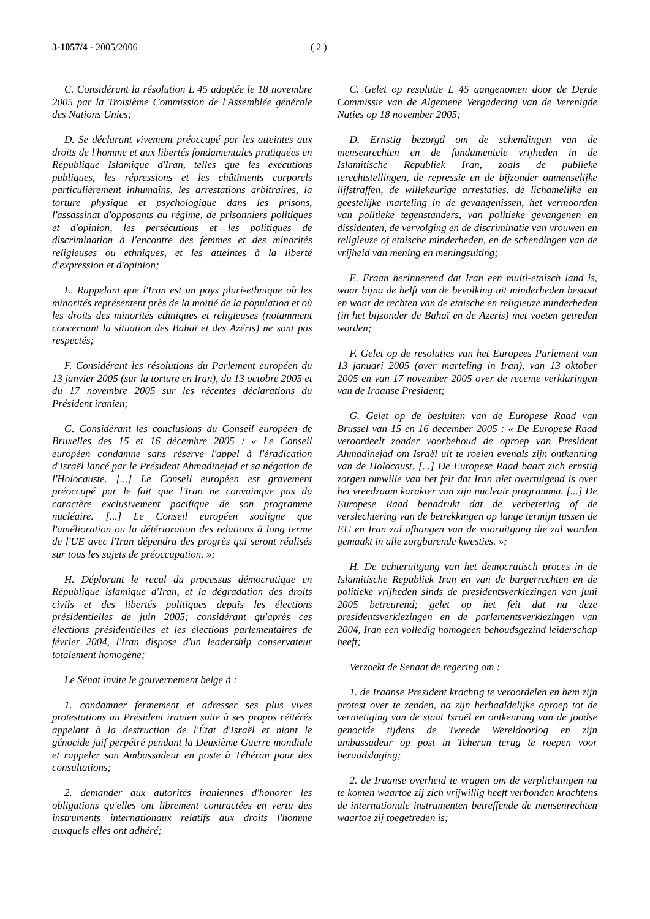3-1057/4 - 2005/2006 ( 2 )
C. Considérant la résolution L 45 adoptée le 18 novembre 2005 par la Troisième Commission de l'Assemblée générale des Nations Unies;
D. Se déclarant vivement préoccupé par les atteintes aux droits de l'homme et aux libertés fondamentales pratiquées en République Islamique d'Iran, telles que les exécutions publiques, les répressions et les châtiments corporels particulièrement inhumains, les arrestations arbitraires, la torture physique et psychologique dans les prisons, l'assassinat d'opposants au régime, de prisonniers politiques et d'opinion, les persécutions et les politiques de discrimination à l'encontre des femmes et des minorités religieuses ou ethniques, et les atteintes à la liberté d'expression et d'opinion;
E. Rappelant que l'Iran est un pays pluri-ethnique où les minorités représentent près de la moitié de la population et où les droits des minorités ethniques et religieuses (notamment concernant la situation des Bahaï et des Azéris) ne sont pas respectés;
F. Considérant les résolutions du Parlement européen du 13 janvier 2005 (sur la torture en Iran), du 13 octobre 2005 et du 17 novembre 2005 sur les récentes déclarations du Président iranien;
G. Considérant les conclusions du Conseil européen de Bruxelles des 15 et 16 décembre 2005 : « Le Conseil européen condamne sans réserve l'appel à l'éradication d'Israël lancé par le Président Ahmadinejad et sa négation de l'Holocauste. [...] Le Conseil européen est gravement préoccupé par le fait que l'Iran ne convainque pas du caractère exclusivement pacifique de son programme nucléaire. [...] Le Conseil européen souligne que l'amélioration ou la détérioration des relations à long terme de l'UE avec l'Iran dépendra des progrès qui seront réalisés sur tous les sujets de préoccupation. »;
H. Déplorant le recul du processus démocratique en République islamique d'Iran, et la dégradation des droits civils et des libertés politiques depuis les élections présidentielles de juin 2005; considérant qu'après ces élections présidentielles et les élections parlementaires de février 2004, l'Iran dispose d'un leadership conservateur totalement homogène;
Le Sénat invite le gouvernement belge à :
1. condamner fermement et adresser ses plus vives protestations au Président iranien suite à ses propos réitérés appelant à la destruction de l'État d'Israël et niant le génocide juif perpétré pendant la Deuxième Guerre mondiale et rappeler son Ambassadeur en poste à Téhéran pour des consultations;
2. demander aux autorités iraniennes d'honorer les obligations qu'elles ont librement contractées en vertu des instruments internationaux relatifs aux droits l'homme auxquels elles ont adhéré;
C. Gelet op resolutie L 45 aangenomen door de Derde Commissie van de Algemene Vergadering van de Verenigde Naties op 18 november 2005;
D. Ernstig bezorgd om de schendingen van de mensenrechten en de fundamentele vrijheden in de Islamitische Republiek Iran, zoals de publieke terechtstellingen, de repressie en de bijzonder onmenselijke lijfstraffen, de willekeurige arrestaties, de lichamelijke en geestelijke marteling in de gevangenissen, het vermoorden van politieke tegenstanders, van politieke gevangenen en dissidenten, de vervolging en de discriminatie van vrouwen en religieuze of etnische minderheden, en de schendingen van de vrijheid van mening en meningsuiting;
E. Eraan herinnerend dat Iran een multi-etnisch land is, waar bijna de helft van de bevolking uit minderheden bestaat en waar de rechten van de etnische en religieuze minderheden (in het bijzonder de Bahaï en de Azeris) met voeten getreden worden;
F. Gelet op de resoluties van het Europees Parlement van 13 januari 2005 (over marteling in Iran), van 13 oktober 2005 en van 17 november 2005 over de recente verklaringen van de Iraanse President;
G. Gelet op de besluiten van de Europese Raad van Brussel van 15 en 16 december 2005 : « De Europese Raad veroordeelt zonder voorbehoud de oproep van President Ahmadinejad om Israël uit te roeien evenals zijn ontkenning van de Holocaust. [...] De Europese Raad baart zich ernstig zorgen omwille van het feit dat Iran niet overtuigend is over het vreedzaam karakter van zijn nucleair programma. [...] De Europese Raad benadrukt dat de verbetering of de verslechtering van de betrekkingen op lange termijn tussen de EU en Iran zal afhangen van de vooruitgang die zal worden gemaakt in alle zorgbarende kwesties. »;
H. De achteruitgang van het democratisch proces in de Islamitische Republiek Iran en van de burgerrechten en de politieke vrijheden sinds de presidentsverkiezingen van juni 2005 betreurend; gelet op het feit dat na deze presidentsverkiezingen en de parlementsverkiezingen van 2004, Iran een volledig homogeen behoudsgezind leiderschap heeft;
Verzoekt de Senaat de regering om :
1. de Iraanse President krachtig te veroordelen en hem zijn protest over te zenden, na zijn herhaaldelijke oproep tot de vernietiging van de staat Israël en ontkenning van de joodse genocide tijdens de Tweede Wereldoorlog en zijn ambassadeur op post in Teheran terug te roepen voor beraadslaging;
2. de Iraanse overheid te vragen om de verplichtingen na te komen waartoe zij zich vrijwillig heeft verbonden krachtens de internationale instrumenten betreffende de mensenrechten waartoe zij toegetreden is;